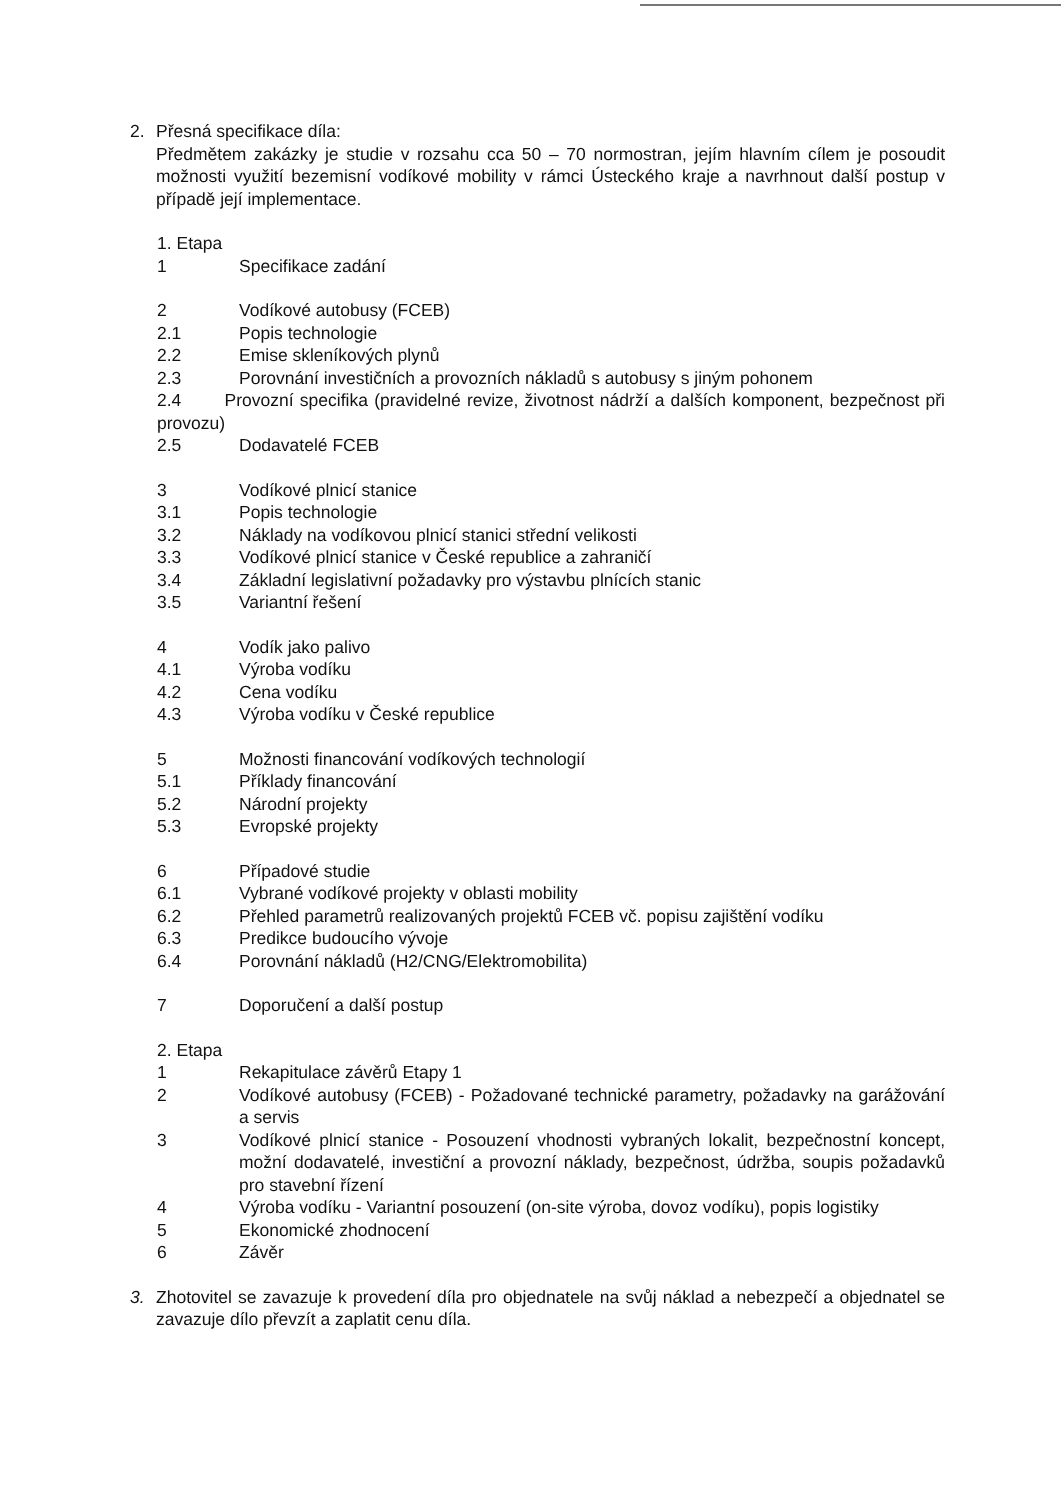2. Přesná specifikace díla:
Předmětem zakázky je studie v rozsahu cca 50 – 70 normostran, jejím hlavním cílem je posoudit možnosti využití bezemisní vodíkové mobility v rámci Ústeckého kraje a navrhnout další postup v případě její implementace.
1. Etapa
1 Specifikace zadání
2 Vodíkové autobusy (FCEB)
2.1 Popis technologie
2.2 Emise skleníkových plynů
2.3 Porovnání investičních a provozních nákladů s autobusy s jiným pohonem
2.4 Provozní specifika (pravidelné revize, životnost nádrží a dalších komponent, bezpečnost při provozu)
2.5 Dodavatelé FCEB
3 Vodíkové plnicí stanice
3.1 Popis technologie
3.2 Náklady na vodíkovou plnicí stanici střední velikosti
3.3 Vodíkové plnicí stanice v České republice a zahraničí
3.4 Základní legislativní požadavky pro výstavbu plnících stanic
3.5 Variantní řešení
4 Vodík jako palivo
4.1 Výroba vodíku
4.2 Cena vodíku
4.3 Výroba vodíku v České republice
5 Možnosti financování vodíkových technologií
5.1 Příklady financování
5.2 Národní projekty
5.3 Evropské projekty
6 Případové studie
6.1 Vybrané vodíkové projekty v oblasti mobility
6.2 Přehled parametrů realizovaných projektů FCEB vč. popisu zajištění vodíku
6.3 Predikce budoucího vývoje
6.4 Porovnání nákladů (H2/CNG/Elektromobilita)
7 Doporučení a další postup
2. Etapa
1 Rekapitulace závěrů Etapy 1
2 Vodíkové autobusy (FCEB) - Požadované technické parametry, požadavky na garážování a servis
3 Vodíkové plnicí stanice - Posouzení vhodnosti vybraných lokalit, bezpečnostní koncept, možní dodavatelé, investiční a provozní náklady, bezpečnost, údržba, soupis požadavků pro stavební řízení
4 Výroba vodíku - Variantní posouzení (on-site výroba, dovoz vodíku), popis logistiky
5 Ekonomické zhodnocení
6 Závěr
3. Zhotovitel se zavazuje k provedení díla pro objednatele na svůj náklad a nebezpečí a objednatel se zavazuje dílo převzít a zaplatit cenu díla.